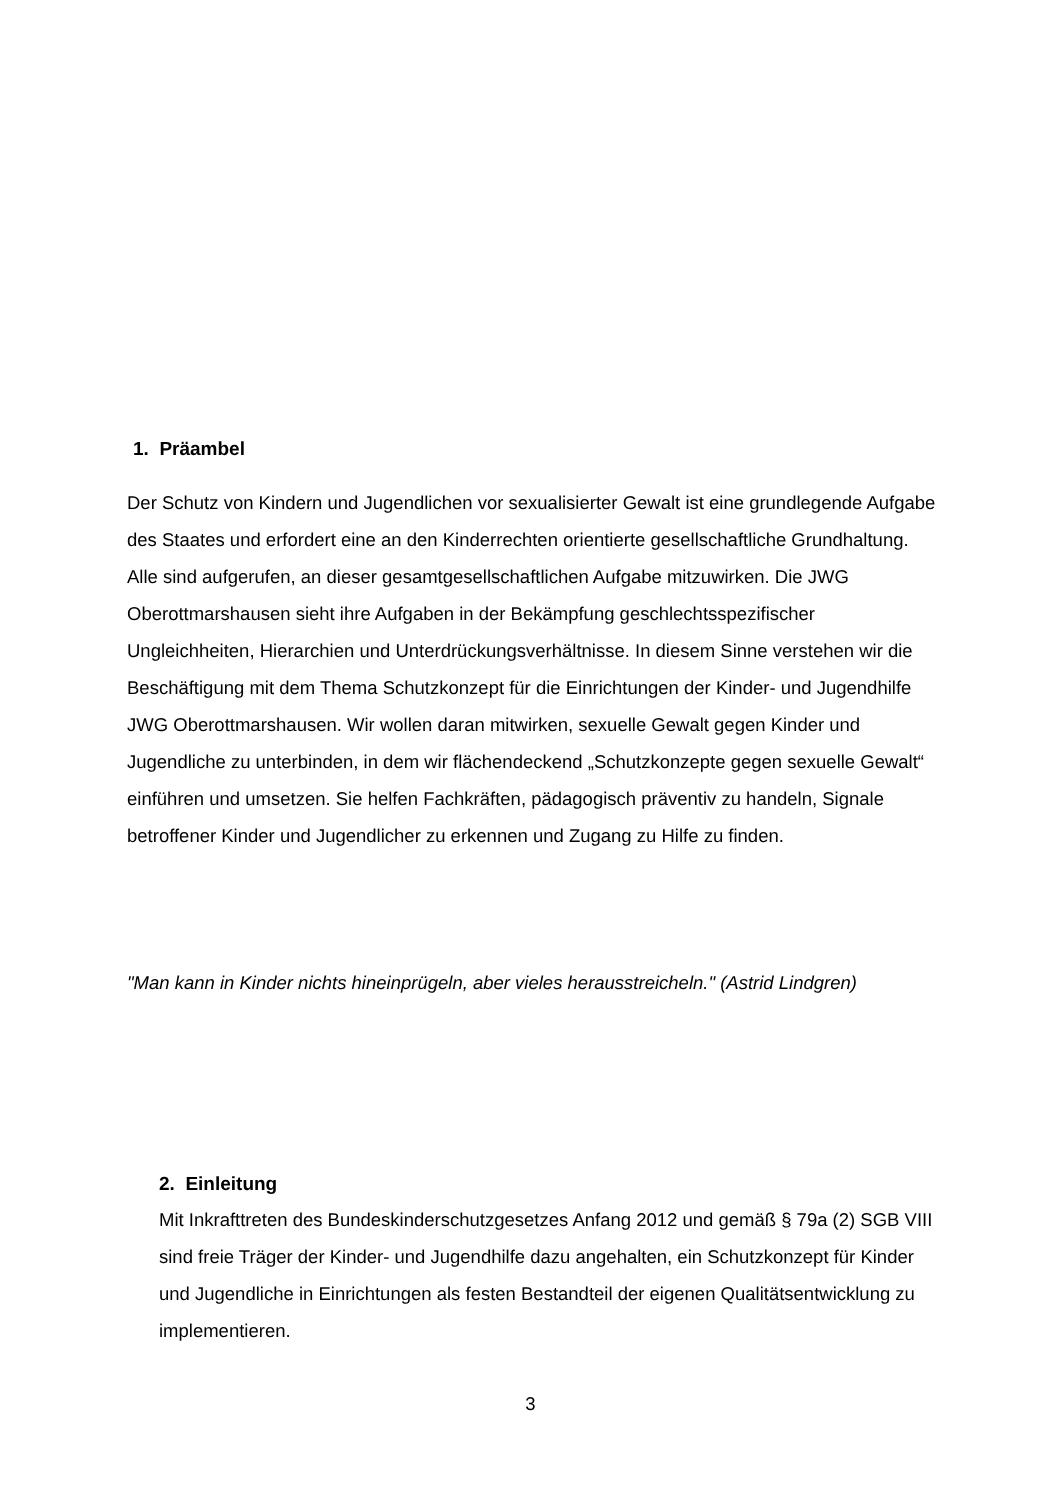1. Präambel
Der Schutz von Kindern und Jugendlichen vor sexualisierter Gewalt ist eine grundlegende Aufgabe des Staates und erfordert eine an den Kinderrechten orientierte gesellschaftliche Grundhaltung. Alle sind aufgerufen, an dieser gesamtgesellschaftlichen Aufgabe mitzuwirken. Die JWG Oberottmarshausen sieht ihre Aufgaben in der Bekämpfung geschlechtsspezifischer Ungleichheiten, Hierarchien und Unterdrückungsverhältnisse. In diesem Sinne verstehen wir die Beschäftigung mit dem Thema Schutzkonzept für die Einrichtungen der Kinder- und Jugendhilfe JWG Oberottmarshausen. Wir wollen daran mitwirken, sexuelle Gewalt gegen Kinder und Jugendliche zu unterbinden, in dem wir flächendeckend „Schutzkonzepte gegen sexuelle Gewalt“ einführen und umsetzen. Sie helfen Fachkräften, pädagogisch präventiv zu handeln, Signale betroffener Kinder und Jugendlicher zu erkennen und Zugang zu Hilfe zu finden.
"Man kann in Kinder nichts hineinprügeln, aber vieles herausstreicheln." (Astrid Lindgren)
2. Einleitung
Mit Inkrafttreten des Bundeskinderschutzgesetzes Anfang 2012 und gemäß § 79a (2) SGB VIII sind freie Träger der Kinder- und Jugendhilfe dazu angehalten, ein Schutzkonzept für Kinder und Jugendliche in Einrichtungen als festen Bestandteil der eigenen Qualitätsentwicklung zu implementieren.
3